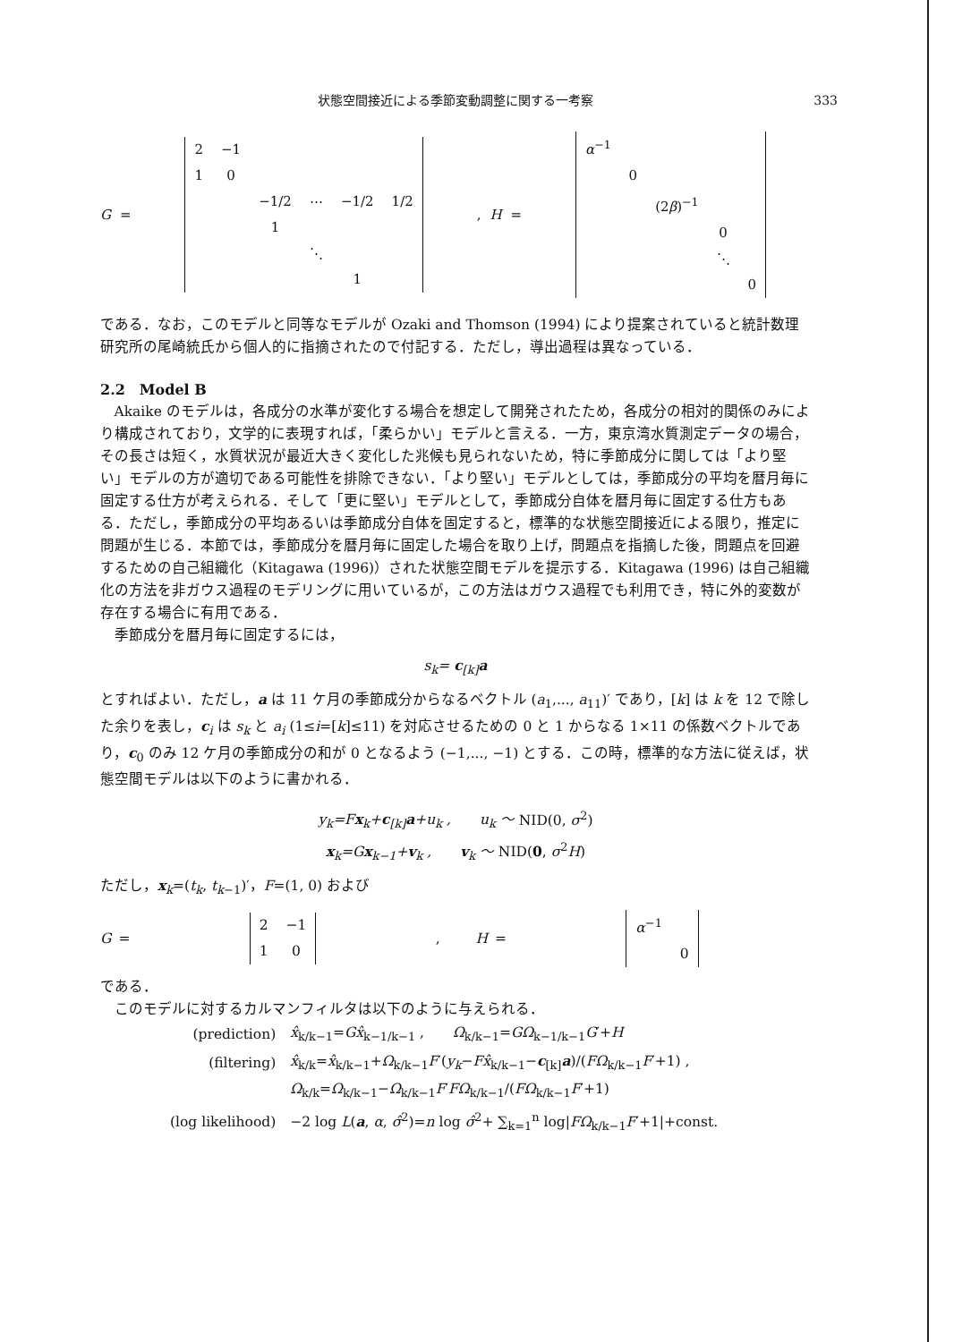状態空間接近による季節変動調整に関する一考察 333
G =
| 2 | −1 | | | | |
| 1 | 0 | | | | |
| | | −1/2 | ⋯ | −1/2 | 1/2 |
| | | 1 | | | |
| | | | ⋱ | | |
| | | | | 1 | |
, H =
| α<sup>−1</sup> | | | | |
| | 0 | | | |
| | | (2 β )<sup>−1</sup> | | |
| | | | 0 | |
| | | | ⋱ | |
| | | | | 0 |
である．なお，このモデルと同等なモデルが Ozaki and Thomson (1994) により提案されていると統計数理研究所の尾崎統氏から個人的に指摘されたので付記する．ただし，導出過程は異なっている．
2.2　Model B
Akaike のモデルは，各成分の水準が変化する場合を想定して開発されたため，各成分の相対的関係のみにより構成されており，文学的に表現すれば，「柔らかい」モデルと言える．一方，東京湾水質測定データの場合，その長さは短く，水質状況が最近大きく変化した兆候も見られないため，特に季節成分に関しては「より堅い」モデルの方が適切である可能性を排除できない．「より堅い」モデルとしては，季節成分の平均を暦月毎に固定する仕方が考えられる．そして「更に堅い」モデルとして，季節成分自体を暦月毎に固定する仕方もある．ただし，季節成分の平均あるいは季節成分自体を固定すると，標準的な状態空間接近による限り，推定に問題が生じる．本節では，季節成分を暦月毎に固定した場合を取り上げ，問題点を指摘した後，問題点を回避するための自己組織化（Kitagawa (1996)）された状態空間モデルを提示する．Kitagawa (1996) は自己組織化の方法を非ガウス過程のモデリングに用いているが，この方法はガウス過程でも利用でき，特に外的変数が存在する場合に有用である．
季節成分を暦月毎に固定するには，
s<sub>k</sub>= c<sub>[k]</sub>a
とすればよい．ただし，a は 11 ケ月の季節成分からなるベクトル (a<sub>1</sub>,..., a<sub>11</sub>)′ であり，[k] は k を 12 で除した余りを表し，c<sub>i</sub> は s<sub>k</sub> と a<sub>i</sub> (1≤i=[k]≤11) を対応させるための 0 と 1 からなる 1×11 の係数ベクトルであり，c<sub>0</sub> のみ 12 ケ月の季節成分の和が 0 となるよう (−1,..., −1) とする．この時，標準的な方法に従えば，状態空間モデルは以下のように書かれる．
y<sub>k</sub>=Fx<sub>k</sub>+c<sub>[k]</sub>a+u<sub>k</sub> ,　　u<sub>k</sub> ～ NID(0, σ<sup>2</sup>)
x<sub>k</sub>=Gx<sub>k−1</sub>+v<sub>k</sub> ,　　v<sub>k</sub> ～ NID(0, σ<sup>2</sup>H)
ただし，x<sub>k</sub>=(t<sub>k</sub>, t<sub>k−1</sub>)′，F=(1, 0) および
G =
| 2 | −1 |
| 1 | 0 |
,　　 H =
| α<sup>−1</sup> | |
| | 0 |
である．
このモデルに対するカルマンフィルタは以下のように与えられる．
| (prediction) | x̂<sub>k/k−1</sub>= Gx̂<sub>k−1/k−1</sub> , Ω<sub>k/k−1</sub>= GΩ<sub>k−1/k−1</sub> G ′+ H |
| (filtering) | x̂<sub>k/k</sub>= x̂<sub>k/k−1</sub>+ Ω<sub>k/k−1</sub> F ′( y<sub>k</sub> − Fx̂<sub>k/k−1</sub>− c<sub>[k]</sub> a )/( FΩ<sub>k/k−1</sub> F ′+1) , |
| | Ω<sub>k/k</sub>= Ω<sub>k/k−1</sub>− Ω<sub>k/k−1</sub> F ′ FΩ<sub>k/k−1</sub>/( FΩ<sub>k/k−1</sub> F ′+1) |
| (log likelihood) | −2 log L ( a , α , σ̂<sup>2</sup>)= n log σ̂<sup>2</sup>+ ∑<sub>k=1</sub><sup>n</sup> log/ FΩ<sub>k/k−1</sub> F ′+1/+const. |